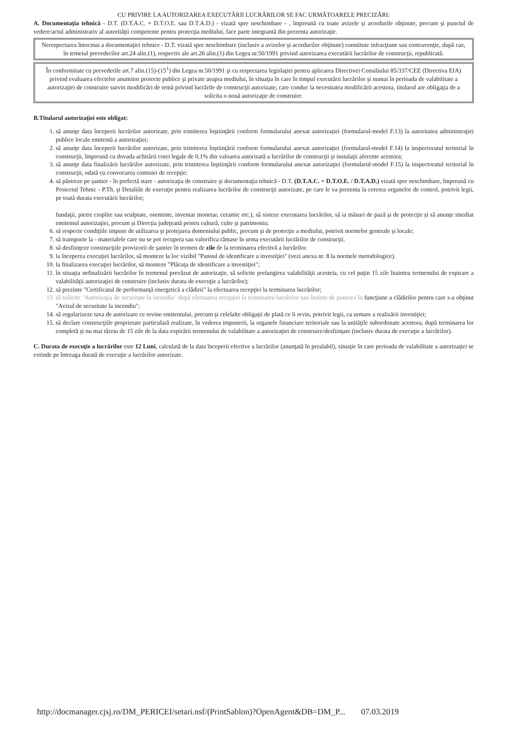CU PRIVIRE LA AUTORIZAREA EXECUTĂRII LUCRĂRILOR SE FAC URMĂTOARELE PRECIZĂRI:
A. Documentaţia tehnică - D.T. (D.T.A.C. + D.T.O.E. sau D.T.A.D.) - vizată spre neschimbare - , împreună cu toate avizele şi acordurile obţinute, precum şi punctul de vedere/actul administrativ al autorităţii competente pentru protecţia mediului, face parte integrantă din prezenta autorizaţie.
Nerespectarea întocmai a documentaţiei tehnice - D.T. vizată spre neschimbare (inclusiv a avizelor şi acordurilor obţinute) constituie infracţiune sau contravenţie, după caz, în temeiul prevederilor art.24 alin.(1), respectiv ale art.26 alin.(1) din Legea nr.50/1991 privind autorizarea executării lucrărilor de construcţii, republicată.
În conformitate cu prevederile art.7 alin.(15)-(15<sup>1</sup>) din Legea nr.50/1991 şi cu respectarea legislaţiei pentru aplicarea Directivei Consiliului 85/337/CEE (Directiva EIA) privind evaluarea efectelor anumitor proiecte publice şi private asupra mediului, în situaţia în care în timpul executării lucrărilor şi numai în perioada de valabilitate a autorizaţiei de construire survin modificări de temă privind lucrările de construcţii autorizate, care conduc la necesitatea modificării acestora, titularul are obligaţia de a solicita o nouă autorizaţie de construire.
B.Titularul autorizaţiei este obligat:
1. să anunţe data începerii lucrărilor autorizate, prin trimiterea înştiinţării conform formularului anexat autorizaţiei (formularul-model F.13) la autoritatea administraţiei publice locale emitentă a autorizaţiei;
2. să anunţe data începerii lucrărilor autorizate, prin trimiterea înştiinţării conform formularului anexat autorizaţiei (formularul-model F.14) la inspectoratul teritorial în construcţii, împreună cu dovada achitării cotei legale de 0,1% din valoarea autorizată a lucrărilor de construcţii şi instalaţii aferente acestora;
3. să anunţe data finalizării lucrărilor autorizate, prin trimiterea înştiinţării conform formularului anexat autorizaţiei (formularul-model F.15) la inspectoratul teritorial în construcţii, odată cu convocarea comisiei de recepţie;
4. să păstreze pe şantier - în perfectă stare - autorizaţia de construire şi documentaţia tehnică - D.T. (D.T.A.C. + D.T.O.E. / D.T.A.D.) vizată spre neschimbare, împreună cu Proiectul Tehnic - P.Th. şi Detaliile de execuţie pentru realizarea lucrărilor de construcţii autorizate, pe care le va prezenta la cererea organelor de control, potrivit legii, pe toată durata executării lucrărilor;
fundaţii, pietre cioplite sau sculptate, oseminte, inventar monetar, ceramic etc.), să sisteze executarea lucrărilor, să ia măsuri de pază şi de protecţie şi să anunţe imediat emitentul autorizaţiei, precum şi Direcţia judeţeană pentru cultură, culte şi patrimoniu;
6. să respecte condiţiile impuse de utilizarea şi protejarea domeniului public, precum şi de protecţie a mediului, potrivit normelor generale şi locale;
7. să transporte la - materialele care nu se pot recupera sau valorifica rămase în urma executării lucrărilor de construcţii.
8. să desfiinţeze construcţiile provizorii de şantier în termen de zile de la terminarea efectivă a lucrărilor.
9. la începerea execuţiei lucrărilor, să monteze la loc vizibil "Panoul de identificare a investiţiei" (vezi anexa nr. 8 la normele metodologice).
10. la finalizarea execuţiei lucrărilor, să monteze "Plăcuţa de identificare a investiţiei";
11. în situaţia nefinalizării lucrărilor în termenul prevăzut de autorizaţie, să solicite prelungirea valabilităţii acesteia, cu cel puţin 15 zile înaintea termenului de expirare a valabilităţii autorizaţiei de construire (inclusiv durata de execuţie a lucrărilor);
12. să prezinte "Certificatul de performanţă energetică a clădirii" la efectuarea recepţiei la terminarea lucrărilor;
13. să solicite "Autorizaţia de securitate la incendiu" după efectuarea recepţiei la terminarea lucrărilor sau înainte de punerea în funcţiune a clădirilor pentru care s-a obţinut "Avizul de securitate la incendiu";
14. să regularizeze taxa de autorizare ce revine emitentului, precum şi celelalte obligaţii de plată ce îi revin, potrivit legii, ca urmare a realizării investiţiei;
15. să declare construcţiile proprietate particulară realizate, în vederea impunerii, la organele financiare teritoriale sau la unităţile subordonate acestora, după terminarea lor completă şi nu mai târziu de 15 zile de la data expirării termenului de valabilitate a autorizaţiei de construire/desfiinţare (inclusiv durata de execuţie a lucrărilor).
C. Durata de execuţie a lucrărilor este 12 Luni, calculată de la data începerii efective a lucrărilor (anunţată în prealabil), situaţie în care perioada de valabilitate a autorizaţiei se extinde pe întreaga durată de execuţie a lucrărilor autorizate.
http://docmanager.cjsj.ro/DM_PERICEI/setari.nsf/(PrintSablon)?OpenAgent&DB=DM_P... 07.03.2019